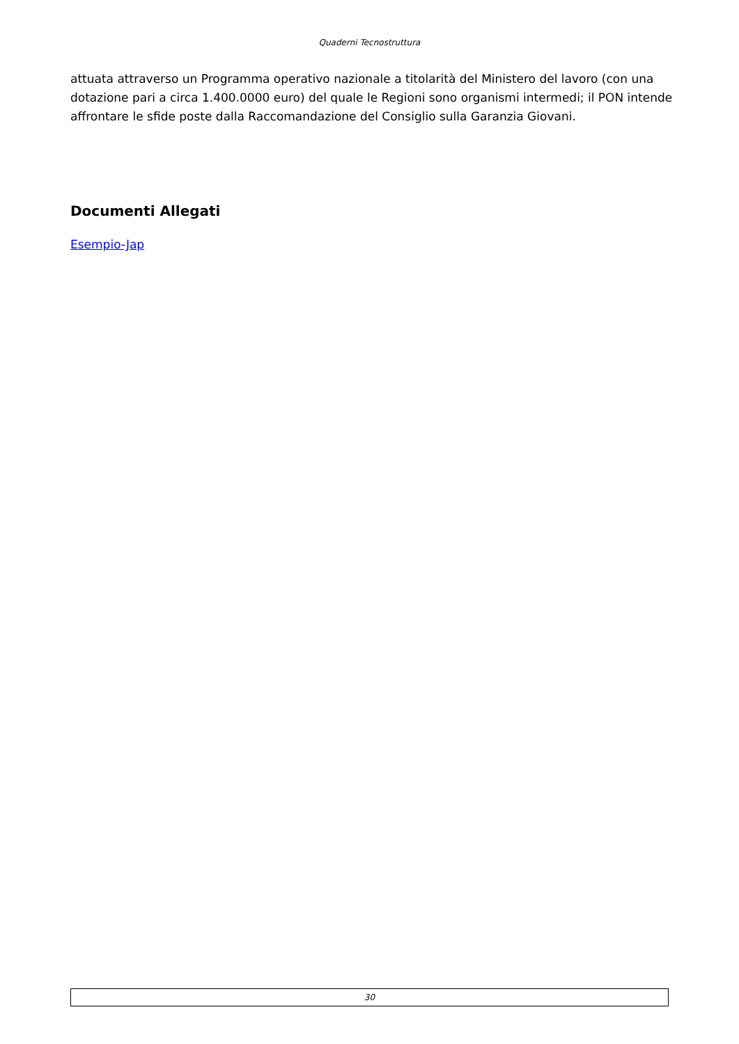Quaderni Tecnostruttura
attuata attraverso un Programma operativo nazionale a titolarità del Ministero del lavoro (con una dotazione pari a circa 1.400.0000 euro) del quale le Regioni sono organismi intermedi; il PON intende affrontare le sfide poste dalla Raccomandazione del Consiglio sulla Garanzia Giovani.
Documenti Allegati
Esempio-Jap
30